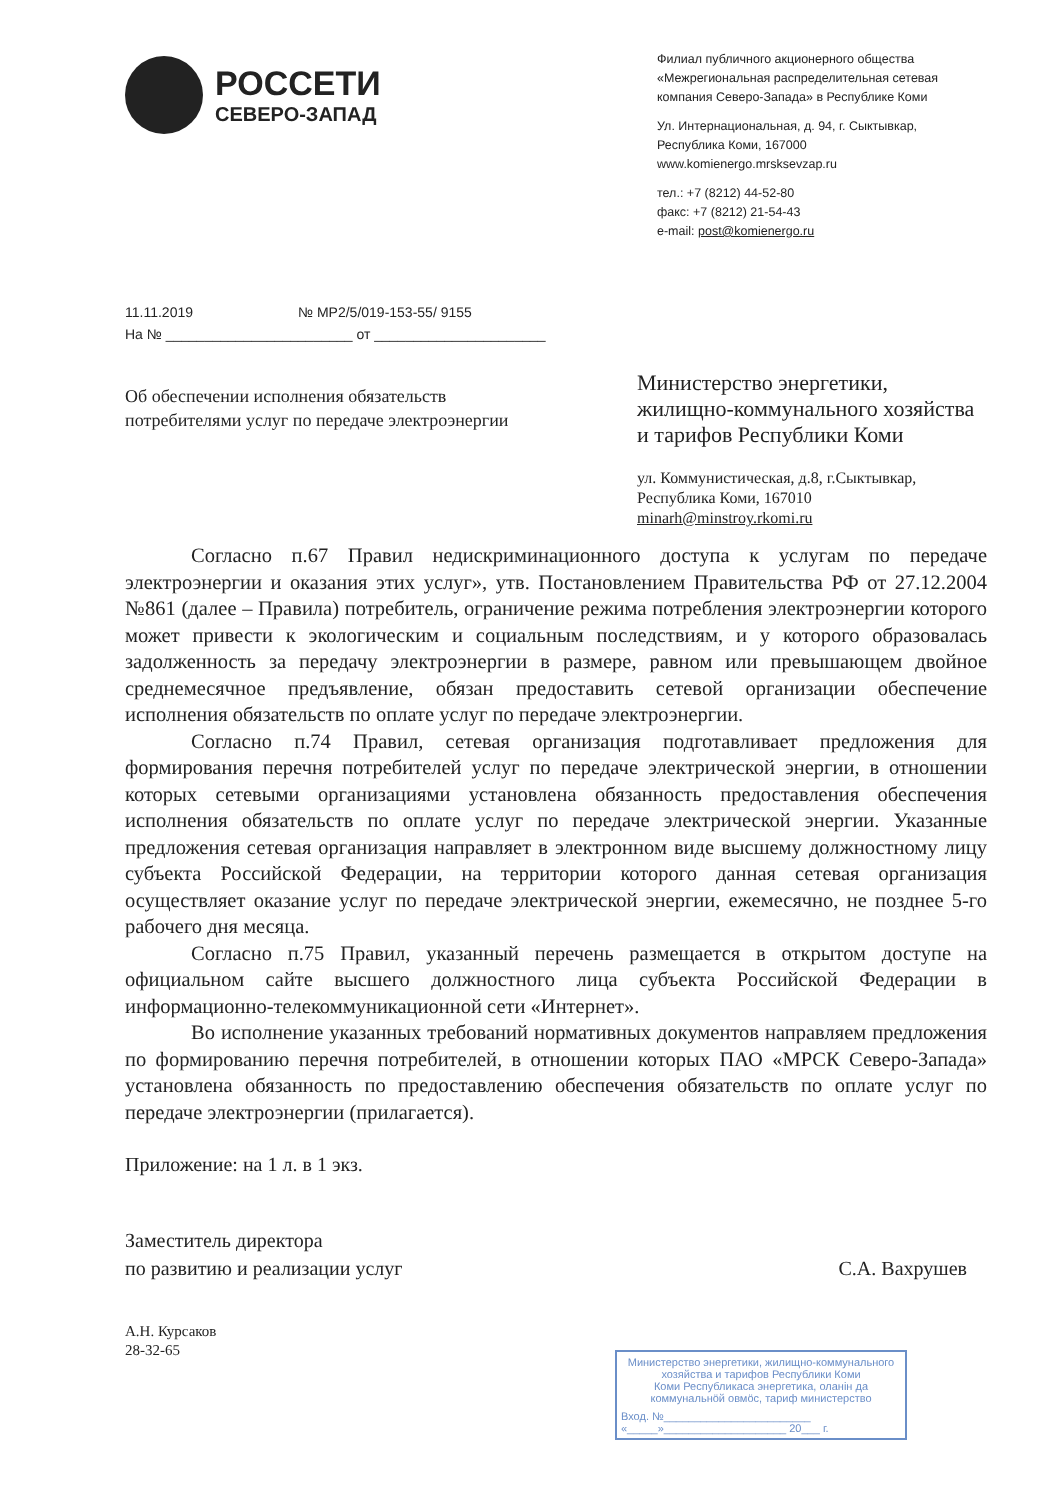РОССЕТИ
СЕВЕРО-ЗАПАД
11.11.2019 № МР2/5/019-153-55/ 9155
На № ________________________ от ______________________
Филиал публичного акционерного общества «Межрегиональная распределительная сетевая компания Северо-Запада» в Республике Коми
Ул. Интернациональная, д. 94, г. Сыктывкар, Республика Коми, 167000
www.komienergo.mrsksevzap.ru
тел.: +7 (8212) 44-52-80
факс: +7 (8212) 21-54-43
e-mail: post@komienergo.ru
Об обеспечении исполнения обязательств потребителями услуг по передаче электроэнергии
Министерство энергетики, жилищно-коммунального хозяйства и тарифов Республики Коми
ул. Коммунистическая, д.8, г.Сыктывкар, Республика Коми, 167010
minarh@minstroy.rkomi.ru
Согласно п.67 Правил недискриминационного доступа к услугам по передаче электроэнергии и оказания этих услуг», утв. Постановлением Правительства РФ от 27.12.2004 №861 (далее – Правила) потребитель, ограничение режима потребления электроэнергии которого может привести к экологическим и социальным последствиям, и у которого образовалась задолженность за передачу электроэнергии в размере, равном или превышающем двойное среднемесячное предъявление, обязан предоставить сетевой организации обеспечение исполнения обязательств по оплате услуг по передаче электроэнергии.
Согласно п.74 Правил, сетевая организация подготавливает предложения для формирования перечня потребителей услуг по передаче электрической энергии, в отношении которых сетевыми организациями установлена обязанность предоставления обеспечения исполнения обязательств по оплате услуг по передаче электрической энергии. Указанные предложения сетевая организация направляет в электронном виде высшему должностному лицу субъекта Российской Федерации, на территории которого данная сетевая организация осуществляет оказание услуг по передаче электрической энергии, ежемесячно, не позднее 5-го рабочего дня месяца.
Согласно п.75 Правил, указанный перечень размещается в открытом доступе на официальном сайте высшего должностного лица субъекта Российской Федерации в информационно-телекоммуникационной сети «Интернет».
Во исполнение указанных требований нормативных документов направляем предложения по формированию перечня потребителей, в отношении которых ПАО «МРСК Северо-Запада» установлена обязанность по предоставлению обеспечения обязательств по оплате услуг по передаче электроэнергии (прилагается).
Приложение: на 1 л. в 1 экз.
Заместитель директора
по развитию и реализации услуг
С.А. Вахрушев
А.Н. Курсаков
28-32-65
Министерство энергетики, жилищно-коммунального хозяйства и тарифов Республики Коми
Коми Республикаса энергетика, оланiн да коммунальнӧй овмӧс, тариф министерство
Вход. №________________________
«_____»____________________ 20___ г.